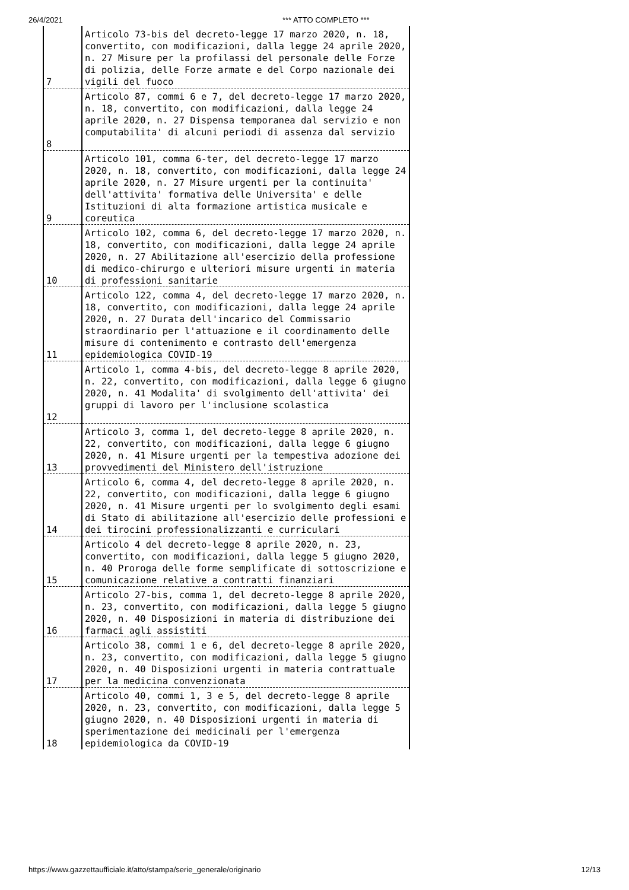26/4/2021 *** ATTO COMPLETO ***
| 7 | Articolo 73-bis del decreto-legge 17 marzo 2020, n. 18, convertito, con modificazioni, dalla legge 24 aprile 2020, n. 27 Misure per la profilassi del personale delle Forze di polizia, delle Forze armate e del Corpo nazionale dei vigili del fuoco |
| 8 | Articolo 87, commi 6 e 7, del decreto-legge 17 marzo 2020, n. 18, convertito, con modificazioni, dalla legge 24 aprile 2020, n. 27 Dispensa temporanea dal servizio e non computabilita' di alcuni periodi di assenza dal servizio |
| 9 | Articolo 101, comma 6-ter, del decreto-legge 17 marzo 2020, n. 18, convertito, con modificazioni, dalla legge 24 aprile 2020, n. 27 Misure urgenti per la continuita' dell'attivita' formativa delle Universita' e delle Istituzioni di alta formazione artistica musicale e coreutica |
| 10 | Articolo 102, comma 6, del decreto-legge 17 marzo 2020, n. 18, convertito, con modificazioni, dalla legge 24 aprile 2020, n. 27 Abilitazione all'esercizio della professione di medico-chirurgo e ulteriori misure urgenti in materia di professioni sanitarie |
| 11 | Articolo 122, comma 4, del decreto-legge 17 marzo 2020, n. 18, convertito, con modificazioni, dalla legge 24 aprile 2020, n. 27 Durata dell'incarico del Commissario straordinario per l'attuazione e il coordinamento delle misure di contenimento e contrasto dell'emergenza epidemiologica COVID-19 |
| 12 | Articolo 1, comma 4-bis, del decreto-legge 8 aprile 2020, n. 22, convertito, con modificazioni, dalla legge 6 giugno 2020, n. 41 Modalita' di svolgimento dell'attivita' dei gruppi di lavoro per l'inclusione scolastica |
| 13 | Articolo 3, comma 1, del decreto-legge 8 aprile 2020, n. 22, convertito, con modificazioni, dalla legge 6 giugno 2020, n. 41 Misure urgenti per la tempestiva adozione dei provvedimenti del Ministero dell'istruzione |
| 14 | Articolo 6, comma 4, del decreto-legge 8 aprile 2020, n. 22, convertito, con modificazioni, dalla legge 6 giugno 2020, n. 41 Misure urgenti per lo svolgimento degli esami di Stato di abilitazione all'esercizio delle professioni e dei tirocini professionalizzanti e curriculari |
| 15 | Articolo 4 del decreto-legge 8 aprile 2020, n. 23, convertito, con modificazioni, dalla legge 5 giugno 2020, n. 40 Proroga delle forme semplificate di sottoscrizione e comunicazione relative a contratti finanziari |
| 16 | Articolo 27-bis, comma 1, del decreto-legge 8 aprile 2020, n. 23, convertito, con modificazioni, dalla legge 5 giugno 2020, n. 40 Disposizioni in materia di distribuzione dei farmaci agli assistiti |
| 17 | Articolo 38, commi 1 e 6, del decreto-legge 8 aprile 2020, n. 23, convertito, con modificazioni, dalla legge 5 giugno 2020, n. 40 Disposizioni urgenti in materia contrattuale per la medicina convenzionata |
| 18 | Articolo 40, commi 1, 3 e 5, del decreto-legge 8 aprile 2020, n. 23, convertito, con modificazioni, dalla legge 5 giugno 2020, n. 40 Disposizioni urgenti in materia di sperimentazione dei medicinali per l'emergenza epidemiologica da COVID-19 |
https://www.gazzettaufficiale.it/atto/stampa/serie_generale/originario 12/13